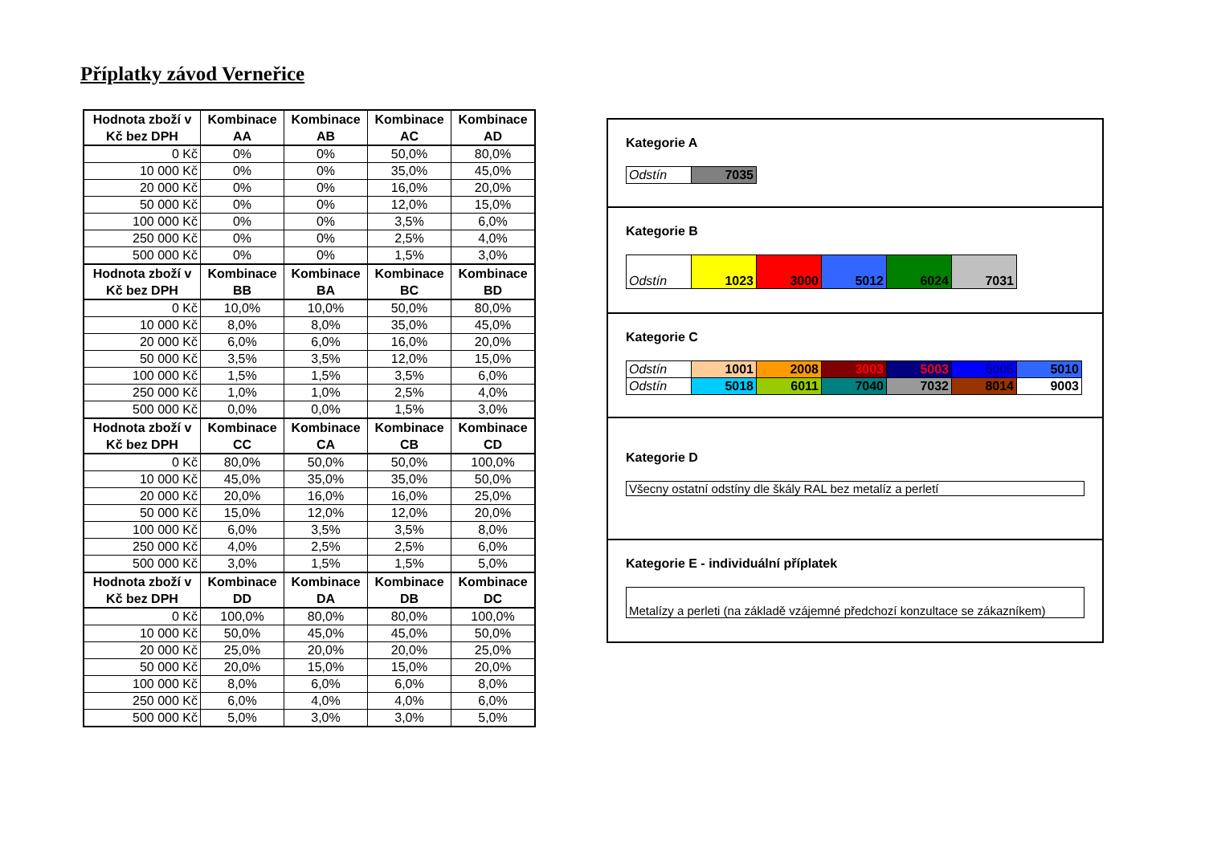Příplatky závod Verneřice
| Hodnota zboží v Kč bez DPH | Kombinace AA | Kombinace AB | Kombinace AC | Kombinace AD |
| --- | --- | --- | --- | --- |
| 0 Kč | 0% | 0% | 50,0% | 80,0% |
| 10 000 Kč | 0% | 0% | 35,0% | 45,0% |
| 20 000 Kč | 0% | 0% | 16,0% | 20,0% |
| 50 000 Kč | 0% | 0% | 12,0% | 15,0% |
| 100 000 Kč | 0% | 0% | 3,5% | 6,0% |
| 250 000 Kč | 0% | 0% | 2,5% | 4,0% |
| 500 000 Kč | 0% | 0% | 1,5% | 3,0% |
| Hodnota zboží v Kč bez DPH | Kombinace BB | Kombinace BA | Kombinace BC | Kombinace BD |
| 0 Kč | 10,0% | 10,0% | 50,0% | 80,0% |
| 10 000 Kč | 8,0% | 8,0% | 35,0% | 45,0% |
| 20 000 Kč | 6,0% | 6,0% | 16,0% | 20,0% |
| 50 000 Kč | 3,5% | 3,5% | 12,0% | 15,0% |
| 100 000 Kč | 1,5% | 1,5% | 3,5% | 6,0% |
| 250 000 Kč | 1,0% | 1,0% | 2,5% | 4,0% |
| 500 000 Kč | 0,0% | 0,0% | 1,5% | 3,0% |
| Hodnota zboží v Kč bez DPH | Kombinace CC | Kombinace CA | Kombinace CB | Kombinace CD |
| 0 Kč | 80,0% | 50,0% | 50,0% | 100,0% |
| 10 000 Kč | 45,0% | 35,0% | 35,0% | 50,0% |
| 20 000 Kč | 20,0% | 16,0% | 16,0% | 25,0% |
| 50 000 Kč | 15,0% | 12,0% | 12,0% | 20,0% |
| 100 000 Kč | 6,0% | 3,5% | 3,5% | 8,0% |
| 250 000 Kč | 4,0% | 2,5% | 2,5% | 6,0% |
| 500 000 Kč | 3,0% | 1,5% | 1,5% | 5,0% |
| Hodnota zboží v Kč bez DPH | Kombinace DD | Kombinace DA | Kombinace DB | Kombinace DC |
| 0 Kč | 100,0% | 80,0% | 80,0% | 100,0% |
| 10 000 Kč | 50,0% | 45,0% | 45,0% | 50,0% |
| 20 000 Kč | 25,0% | 20,0% | 20,0% | 25,0% |
| 50 000 Kč | 20,0% | 15,0% | 15,0% | 20,0% |
| 100 000 Kč | 8,0% | 6,0% | 6,0% | 8,0% |
| 250 000 Kč | 6,0% | 4,0% | 4,0% | 6,0% |
| 500 000 Kč | 5,0% | 3,0% | 3,0% | 5,0% |
Kategorie A
| Odstín | 7035 |
Kategorie B
| Odstín | 1023 | 3000 | 5012 | 6024 | 7031 |
Kategorie C
| Odstín | 1001 | 2008 | 3003 | 5003 | 5005 | 5010 |
| Odstín | 5018 | 6011 | 7040 | 7032 | 8014 | 9003 |
Kategorie D
Všecny ostatní odstíny dle škály RAL bez metalíz a perletí
Kategorie E - individuální příplatek
Metalízy a perleti (na základě vzájemné předchozí konzultace se zákazníkem)